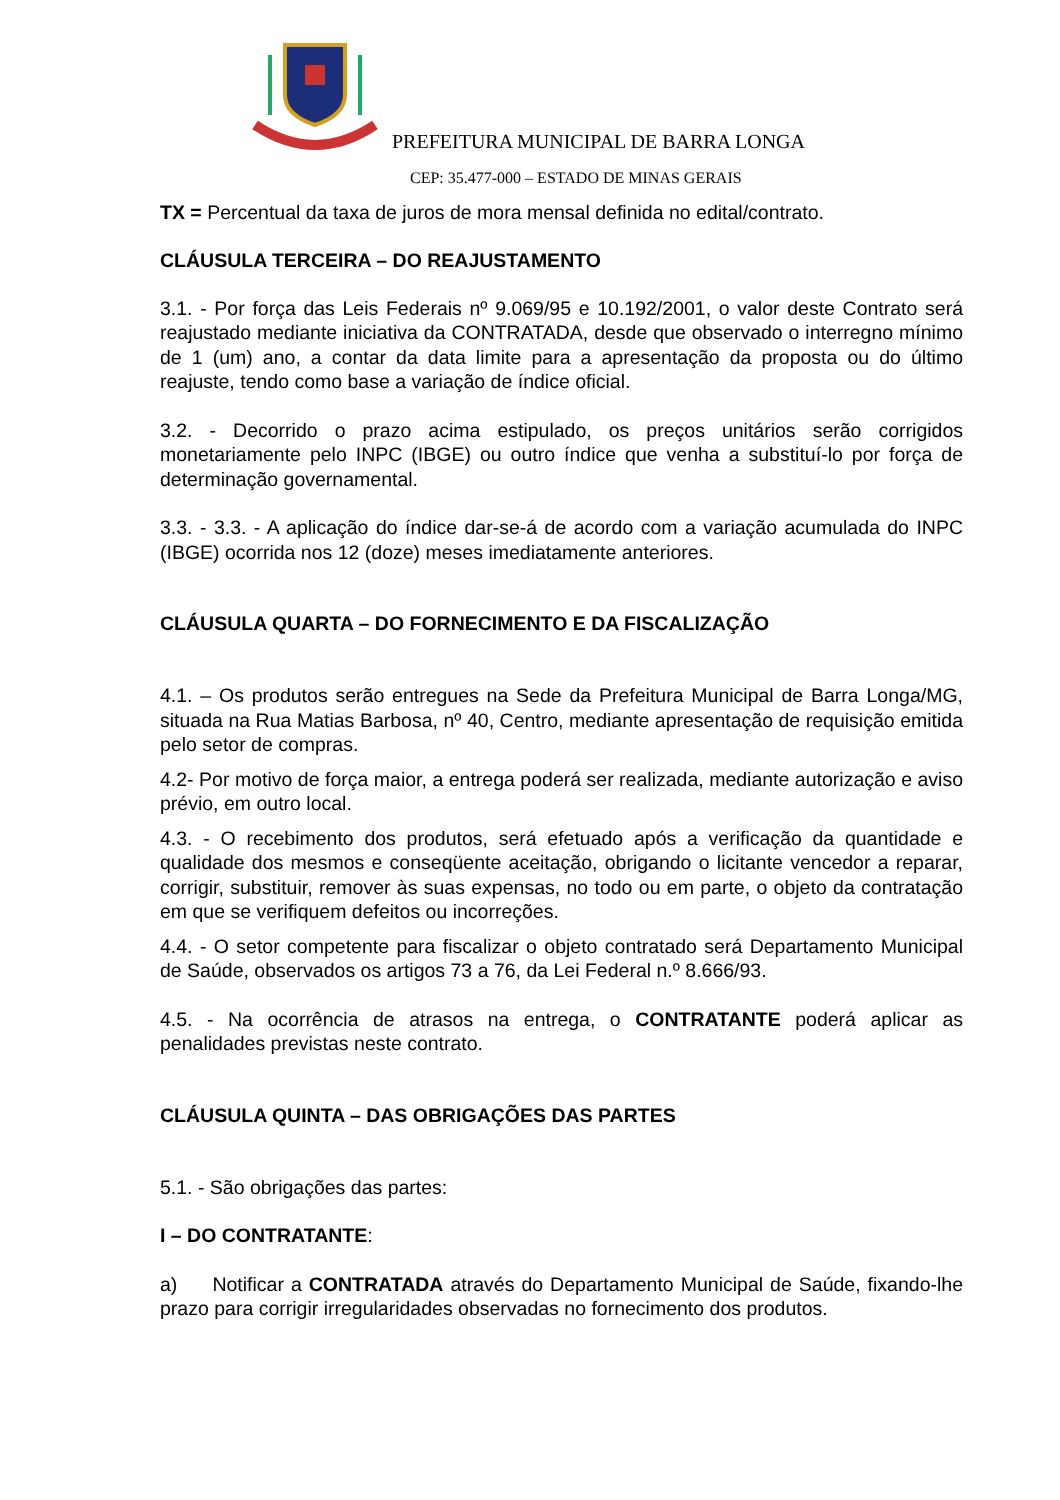PREFEITURA MUNICIPAL DE BARRA LONGA
CEP: 35.477-000 – ESTADO DE MINAS GERAIS
TX = Percentual da taxa de juros de mora mensal definida no edital/contrato.
CLÁUSULA TERCEIRA – DO REAJUSTAMENTO
3.1. - Por força das Leis Federais nº 9.069/95 e 10.192/2001, o valor deste Contrato será reajustado mediante iniciativa da CONTRATADA, desde que observado o interregno mínimo de 1 (um) ano, a contar da data limite para a apresentação da proposta ou do último reajuste, tendo como base a variação de índice oficial.
3.2. - Decorrido o prazo acima estipulado, os preços unitários serão corrigidos monetariamente pelo INPC (IBGE) ou outro índice que venha a substituí-lo por força de determinação governamental.
3.3. - 3.3. - A aplicação do índice dar-se-á de acordo com a variação acumulada do INPC (IBGE) ocorrida nos 12 (doze) meses imediatamente anteriores.
CLÁUSULA QUARTA – DO FORNECIMENTO E DA FISCALIZAÇÃO
4.1. – Os produtos serão entregues na Sede da Prefeitura Municipal de Barra Longa/MG, situada na Rua Matias Barbosa, nº 40, Centro, mediante apresentação de requisição emitida pelo setor de compras.
4.2- Por motivo de força maior, a entrega poderá ser realizada, mediante autorização e aviso prévio, em outro local.
4.3. - O recebimento dos produtos, será efetuado após a verificação da quantidade e qualidade dos mesmos e conseqüente aceitação, obrigando o licitante vencedor a reparar, corrigir, substituir, remover às suas expensas, no todo ou em parte, o objeto da contratação em que se verifiquem defeitos ou incorreções.
4.4. - O setor competente para fiscalizar o objeto contratado será Departamento Municipal de Saúde, observados os artigos 73 a 76, da Lei Federal n.º 8.666/93.
4.5. - Na ocorrência de atrasos na entrega, o CONTRATANTE poderá aplicar as penalidades previstas neste contrato.
CLÁUSULA QUINTA – DAS OBRIGAÇÕES DAS PARTES
5.1. - São obrigações das partes:
I – DO CONTRATANTE:
a) Notificar a CONTRATADA através do Departamento Municipal de Saúde, fixando-lhe prazo para corrigir irregularidades observadas no fornecimento dos produtos.